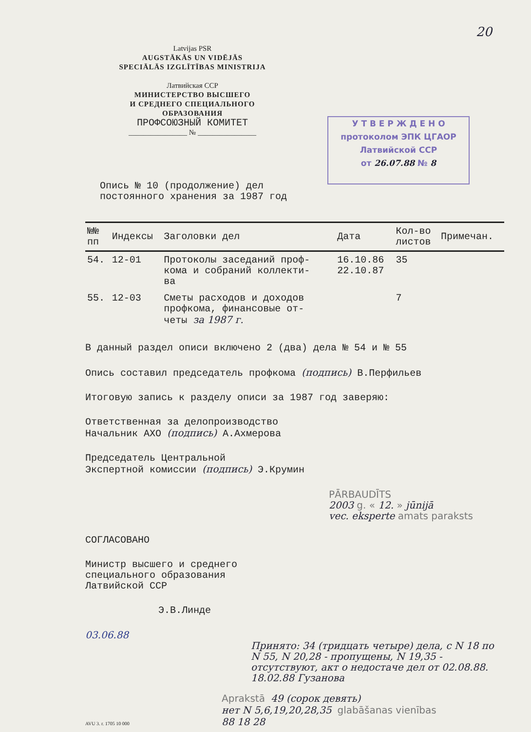20
Latvijas PSR
AUGSTĀKĀS UN VIDĒJĀS
SPECIĀLĀS IZGLĪTĪBAS MINISTRIJA
Латвийская ССР
МИНИСТЕРСТВО ВЫСШЕГО
И СРЕДНЕГО СПЕЦИАЛЬНОГО
ОБРАЗОВАНИЯ
ПРОФСОЮЗНЫЙ КОМИТЕТ
________________ № ________________
У Т В Е Р Ж Д Е Н О
протоколом ЭПК ЦГАОР
Латвийской ССР
от 26.07.88 № 8
Опись № 10 (продолжение) дел
постоянного хранения за 1987 год
| №№ пп | Индексы | Заголовки дел | Дата | Кол-во листов | Примечан. |
| --- | --- | --- | --- | --- | --- |
| 54. | 12-01 | Протоколы заседаний проф- кома и собраний коллекти- ва | 16.10.86 22.10.87 | 35 | |
| 55. | 12-03 | Сметы расходов и доходов профкома, финансовые от- четы за 1987 г. | | 7 | |
В данный раздел описи включено 2 (два) дела № 54 и № 55
Опись составил председатель профкома (подпись) В.Перфильев
Итоговую запись к разделу описи за 1987 год заверяю:
Ответственная за делопроизводство
Начальник АХО (подпись) А.Ахмерова
Председатель Центральной
Экспертной комиссии (подпись) Э.Крумин
PĀRBAUDĪTS
2003 g. « 12. » jūnijā
vec. eksperte amats paraksts
СОГЛАСОВАНО
Министр высшего и среднего
специального образования
Латвийской ССР
Э.В.Линде
03.06.88
Принято: 34 (тридцать четыре) дела, с N 18 по N 55, N 20,28 - пропущены, N 19,35 - отсутствуют, акт о недостаче дел от 02.08.88. 18.02.88 Гузанова
Aprakstā 49 (сорок девять)
нет N 5,6,19,20,28,35 glabāšanas vienības
88 18 28
AVU 3. r. 1705 10 000